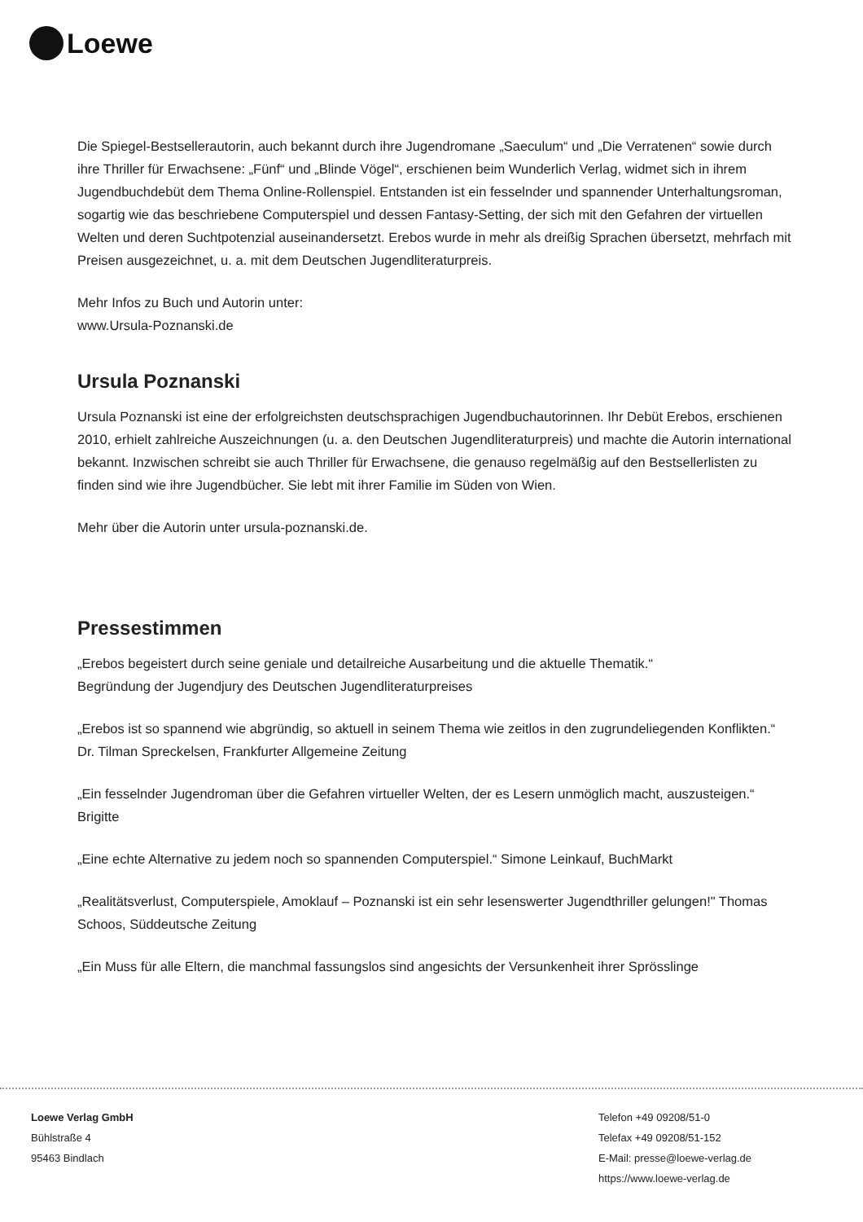Loewe
Die Spiegel-Bestsellerautorin, auch bekannt durch ihre Jugendromane „Saeculum“ und „Die Verratenen“ sowie durch ihre Thriller für Erwachsene: „Fünf“ und „Blinde Vögel“, erschienen beim Wunderlich Verlag, widmet sich in ihrem Jugendbuchdebüt dem Thema Online-Rollenspiel. Entstanden ist ein fesselnder und spannender Unterhaltungsroman, sogartig wie das beschriebene Computerspiel und dessen Fantasy-Setting, der sich mit den Gefahren der virtuellen Welten und deren Suchtpotenzial auseinandersetzt. Erebos wurde in mehr als dreißig Sprachen übersetzt, mehrfach mit Preisen ausgezeichnet, u. a. mit dem Deutschen Jugendliteraturpreis.
Mehr Infos zu Buch und Autorin unter:
www.Ursula-Poznanski.de
Ursula Poznanski
Ursula Poznanski ist eine der erfolgreichsten deutschsprachigen Jugendbuchautorinnen. Ihr Debüt Erebos, erschienen 2010, erhielt zahlreiche Auszeichnungen (u. a. den Deutschen Jugendliteraturpreis) und machte die Autorin international bekannt. Inzwischen schreibt sie auch Thriller für Erwachsene, die genauso regelmäßig auf den Bestsellerlisten zu finden sind wie ihre Jugendbücher. Sie lebt mit ihrer Familie im Süden von Wien.
Mehr über die Autorin unter ursula-poznanski.de.
Pressestimmen
„Erebos begeistert durch seine geniale und detailreiche Ausarbeitung und die aktuelle Thematik.“
Begründung der Jugendjury des Deutschen Jugendliteraturpreises
„Erebos ist so spannend wie abgründig, so aktuell in seinem Thema wie zeitlos in den zugrundeliegenden Konflikten.“
Dr. Tilman Spreckelsen, Frankfurter Allgemeine Zeitung
„Ein fesselnder Jugendroman über die Gefahren virtueller Welten, der es Lesern unmöglich macht, auszusteigen.“ Brigitte
„Eine echte Alternative zu jedem noch so spannenden Computerspiel.“ Simone Leinkauf, BuchMarkt
„Realitätsverlust, Computerspiele, Amoklauf – Poznanski ist ein sehr lesenswerter Jugendthriller gelungen!" Thomas Schoos, Süddeutsche Zeitung
„Ein Muss für alle Eltern, die manchmal fassungslos sind angesichts der Versunkenheit ihrer Sprösslinge
Loewe Verlag GmbH
Bühlstraße 4
95463 Bindlach
Telefon +49 09208/51-0
Telefax +49 09208/51-152
E-Mail: presse@loewe-verlag.de
https://www.loewe-verlag.de